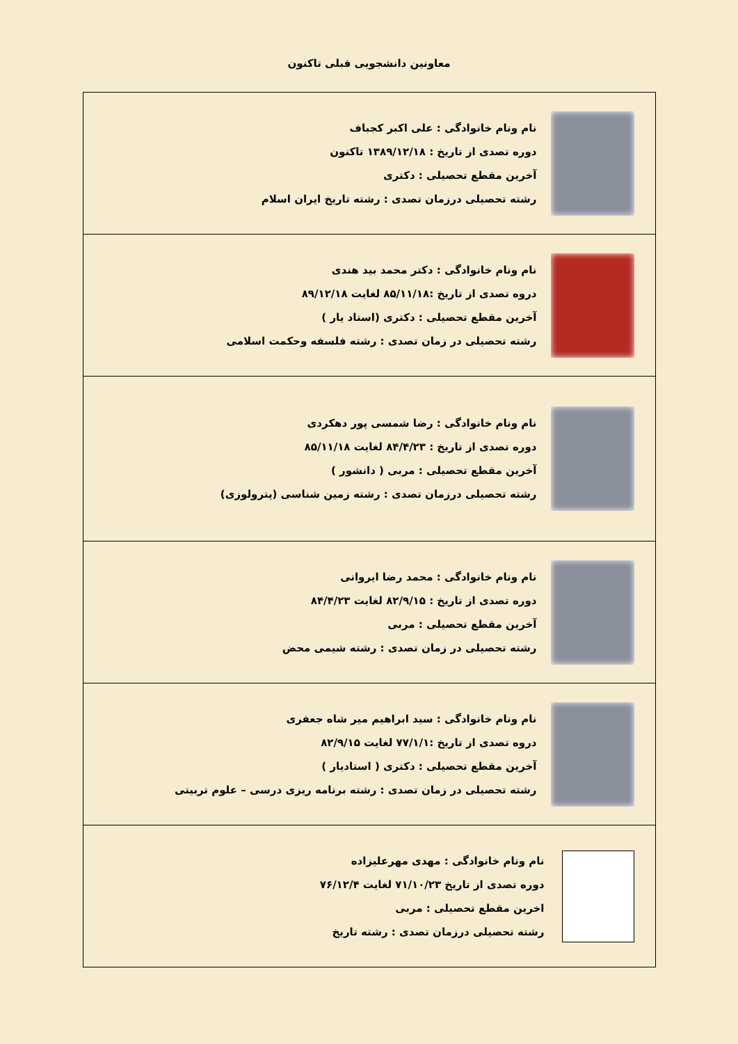معاونین دانشجویی قبلی تاکنون
| نام ونام خانوادگی : علی اکبر کجباف دوره تصدی از تاریخ : ۱۳۸۹/۱۲/۱۸ تاکنون آخرین مقطع تحصیلی : دکتری رشته تحصیلی درزمان تصدی : رشته تاریخ ایران اسلام |
| نام ونام خانوادگی : دکتر محمد بید هندی دروه تصدی از تاریخ :۸۵/۱۱/۱۸ لغایت ۸۹/۱۲/۱۸ آخرین مقطع تحصیلی : دکتری (استاد یار ) رشته تحصیلی در زمان تصدی : رشته فلسفه وحکمت اسلامی |
| نام ونام خانوادگی : رضا شمسی پور دهکردی دوره تصدی از تاریخ : ۸۴/۴/۲۳ لغایت ۸۵/۱۱/۱۸ آخرین مقطع تحصیلی : مربی ( دانشور ) رشته تحصیلی درزمان تصدی : رشته زمین شناسی (پترولوزی) |
| نام ونام خانوادگی : محمد رضا ایروانی دوره تصدی از تاریخ : ۸۲/۹/۱۵ لغایت ۸۴/۴/۲۳ آخرین مقطع تحصیلی : مربی رشته تحصیلی در زمان تصدی : رشته شیمی محض |
| نام ونام خانوادگی : سید ابراهیم میر شاه جعفری دروه تصدی از تاریخ :۷۷/۱/۱ لغایت ۸۲/۹/۱۵ آخرین مقطع تحصیلی : دکتری ( استادیار ) رشته تحصیلی در زمان تصدی : رشته برنامه ریزی درسی – علوم تربیتی |
| نام ونام خانوادگی : مهدی مهرعلیزاده دوره تصدی از تاریخ ۷۱/۱۰/۲۳ لغایت ۷۶/۱۲/۴ اخرین مقطع تحصیلی : مربی رشته تحصیلی درزمان تصدی : رشته تاریخ |